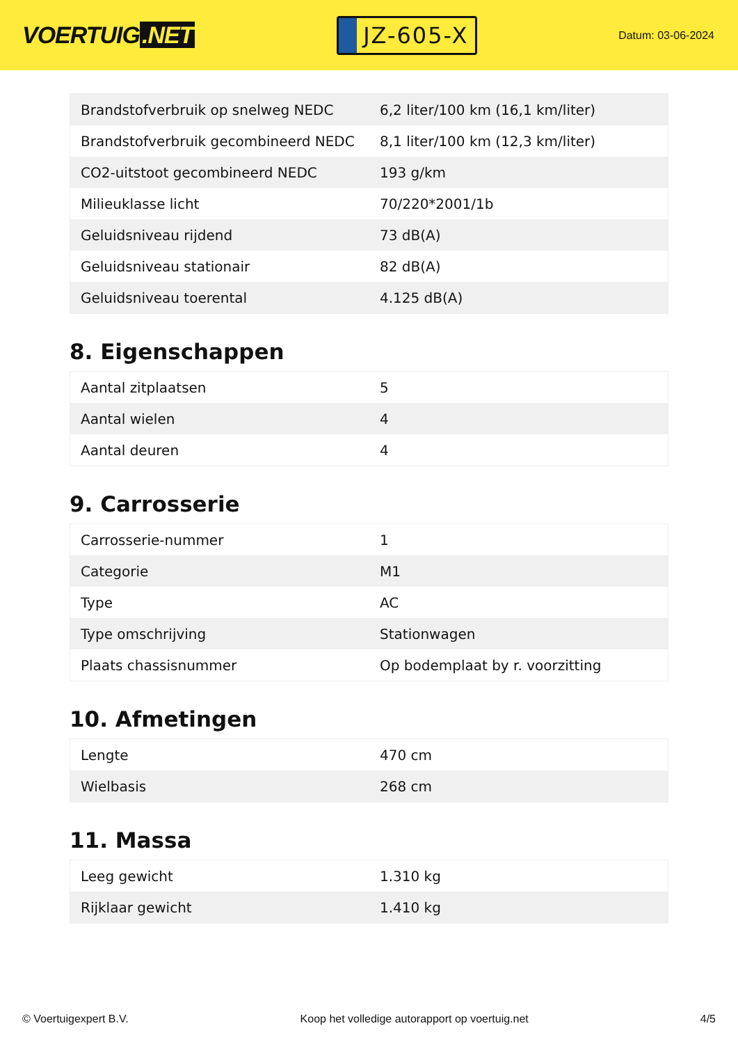VOERTUIG.NET
JZ-605-X
Datum: 03-06-2024
| Brandstofverbruik op snelweg NEDC | 6,2 liter/100 km (16,1 km/liter) |
| Brandstofverbruik gecombineerd NEDC | 8,1 liter/100 km (12,3 km/liter) |
| CO2-uitstoot gecombineerd NEDC | 193 g/km |
| Milieuklasse licht | 70/220*2001/1b |
| Geluidsniveau rijdend | 73 dB(A) |
| Geluidsniveau stationair | 82 dB(A) |
| Geluidsniveau toerental | 4.125 dB(A) |
8. Eigenschappen
| Aantal zitplaatsen | 5 |
| Aantal wielen | 4 |
| Aantal deuren | 4 |
9. Carrosserie
| Carrosserie-nummer | 1 |
| Categorie | M1 |
| Type | AC |
| Type omschrijving | Stationwagen |
| Plaats chassisnummer | Op bodemplaat by r. voorzitting |
10. Afmetingen
| Lengte | 470 cm |
| Wielbasis | 268 cm |
11. Massa
| Leeg gewicht | 1.310 kg |
| Rijklaar gewicht | 1.410 kg |
© Voertuigexpert B.V. Koop het volledige autorapport op voertuig.net 4/5